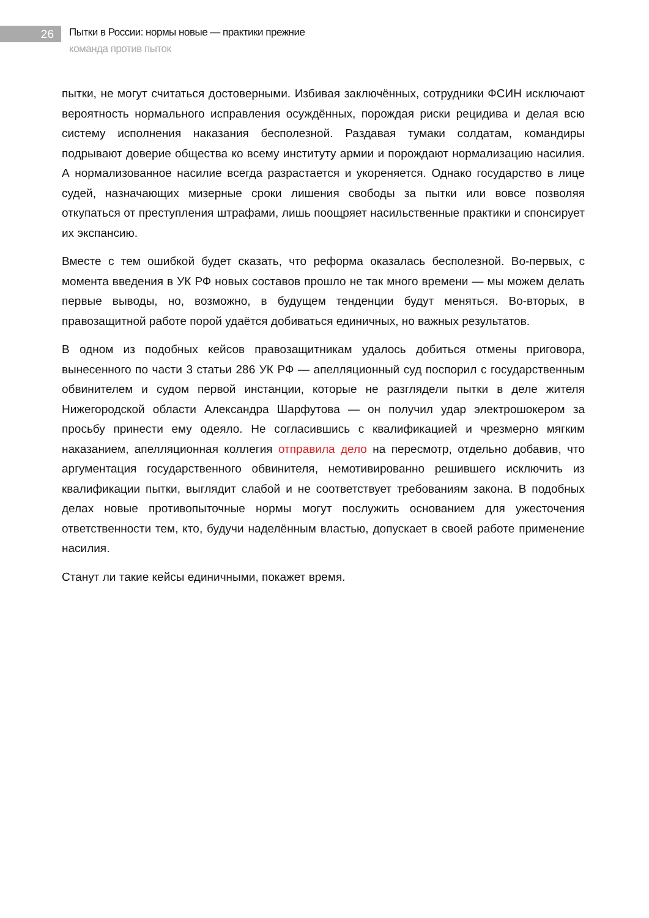26
Пытки в России: нормы новые — практики прежние
команда против пыток
пытки, не могут считаться достоверными. Избивая заключённых, сотрудники ФСИН исключают вероятность нормального исправления осуждённых, порождая риски рецидива и делая всю систему исполнения наказания бесполезной. Раздавая тумаки солдатам, командиры подрывают доверие общества ко всему институту армии и порождают нормализацию насилия. А нормализованное насилие всегда разрастается и укореняется. Однако государство в лице судей, назначающих мизерные сроки лишения свободы за пытки или вовсе позволяя откупаться от преступления штрафами, лишь поощряет насильственные практики и спонсирует их экспансию.
Вместе с тем ошибкой будет сказать, что реформа оказалась бесполезной. Во-первых, с момента введения в УК РФ новых составов прошло не так много времени — мы можем делать первые выводы, но, возможно, в будущем тенденции будут меняться. Во-вторых, в правозащитной работе порой удаётся добиваться единичных, но важных результатов.
В одном из подобных кейсов правозащитникам удалось добиться отмены приговора, вынесенного по части 3 статьи 286 УК РФ — апелляционный суд поспорил с государственным обвинителем и судом первой инстанции, которые не разглядели пытки в деле жителя Нижегородской области Александра Шарфутова — он получил удар электрошокером за просьбу принести ему одеяло. Не согласившись с квалификацией и чрезмерно мягким наказанием, апелляционная коллегия отправила дело на пересмотр, отдельно добавив, что аргументация государственного обвинителя, немотивированно решившего исключить из квалификации пытки, выглядит слабой и не соответствует требованиям закона. В подобных делах новые противопыточные нормы могут послужить основанием для ужесточения ответственности тем, кто, будучи наделённым властью, допускает в своей работе применение насилия.
Станут ли такие кейсы единичными, покажет время.